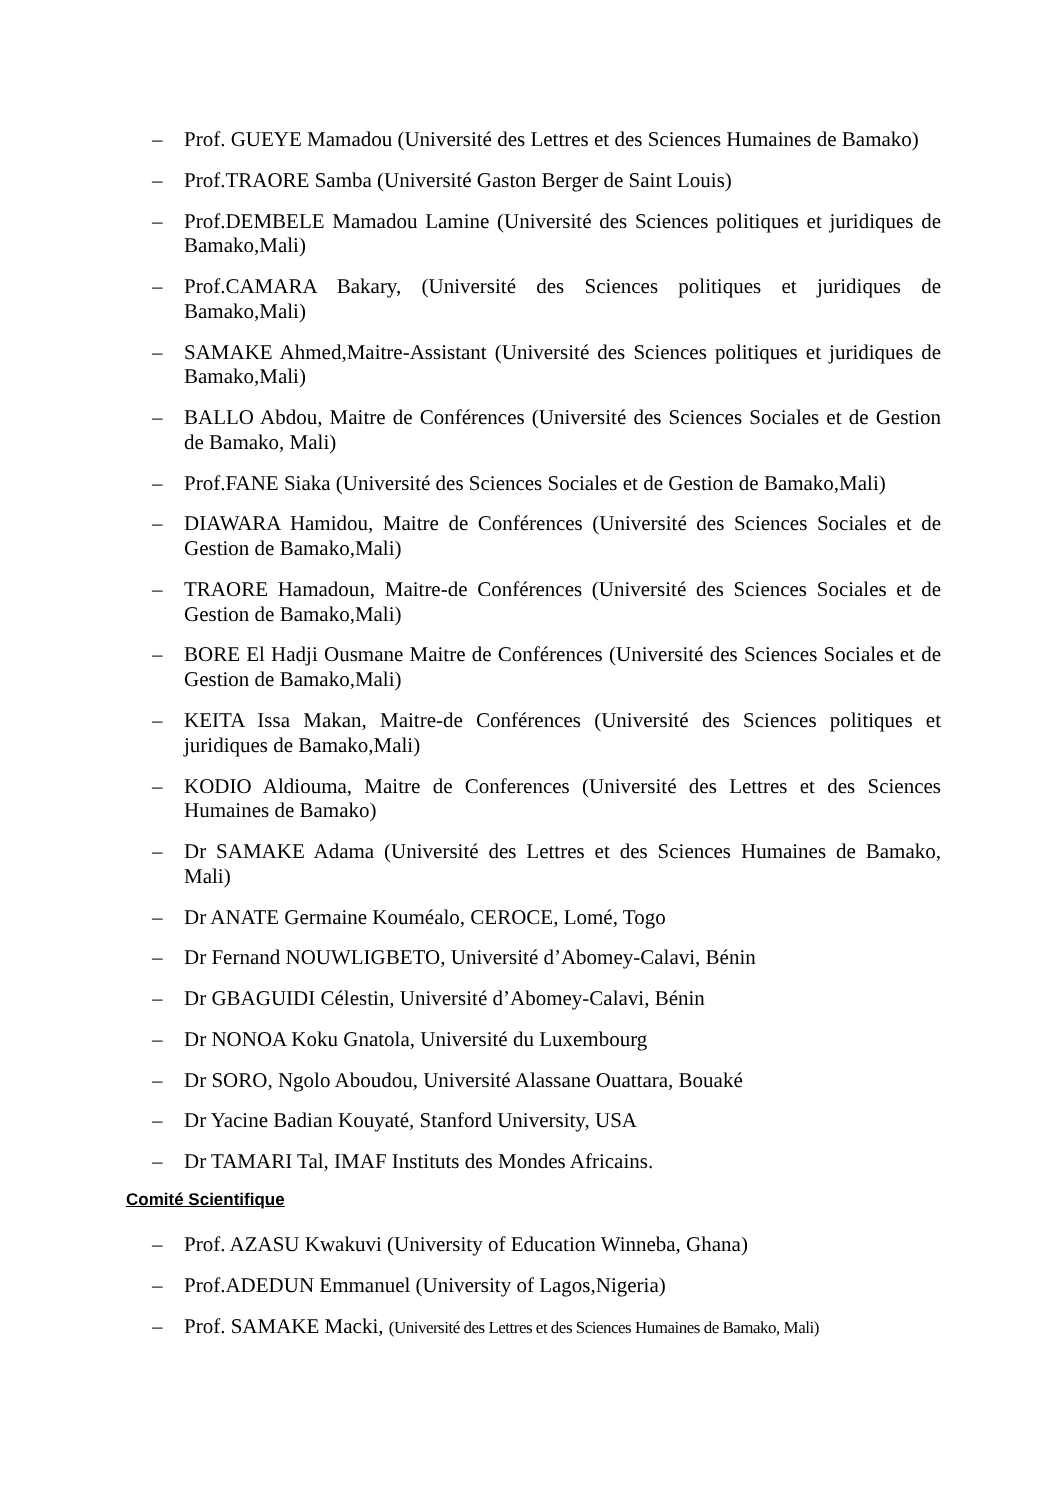– Prof. GUEYE Mamadou (Université des Lettres et des Sciences Humaines de Bamako)
– Prof.TRAORE Samba (Université Gaston Berger de Saint Louis)
– Prof.DEMBELE Mamadou Lamine (Université des Sciences politiques et juridiques de Bamako,Mali)
– Prof.CAMARA Bakary, (Université des Sciences politiques et juridiques de Bamako,Mali)
– SAMAKE Ahmed,Maitre-Assistant (Université des Sciences politiques et juridiques de Bamako,Mali)
– BALLO Abdou, Maitre de Conférences (Université des Sciences Sociales et de Gestion de Bamako, Mali)
– Prof.FANE Siaka (Université des Sciences Sociales et de Gestion de Bamako,Mali)
– DIAWARA Hamidou, Maitre de Conférences (Université des Sciences Sociales et de Gestion de Bamako,Mali)
– TRAORE Hamadoun, Maitre-de Conférences (Université des Sciences Sociales et de Gestion de Bamako,Mali)
– BORE El Hadji Ousmane Maitre de Conférences (Université des Sciences Sociales et de Gestion de Bamako,Mali)
– KEITA Issa Makan, Maitre-de Conférences (Université des Sciences politiques et juridiques de Bamako,Mali)
– KODIO Aldiouma, Maitre de Conferences (Université des Lettres et des Sciences Humaines de Bamako)
– Dr SAMAKE Adama (Université des Lettres et des Sciences Humaines de Bamako, Mali)
– Dr ANATE Germaine Kouméalo, CEROCE, Lomé, Togo
– Dr Fernand NOUWLIGBETO, Université d’Abomey-Calavi, Bénin
– Dr GBAGUIDI Célestin, Université d’Abomey-Calavi, Bénin
– Dr NONOA Koku Gnatola, Université du Luxembourg
– Dr SORO, Ngolo Aboudou, Université Alassane Ouattara, Bouaké
– Dr Yacine Badian Kouyaté, Stanford University, USA
– Dr TAMARI Tal, IMAF Instituts des Mondes Africains.
Comité Scientifique
– Prof. AZASU Kwakuvi (University of Education Winneba, Ghana)
– Prof.ADEDUN Emmanuel (University of Lagos,Nigeria)
– Prof. SAMAKE Macki, (Université des Lettres et des Sciences Humaines de Bamako, Mali)